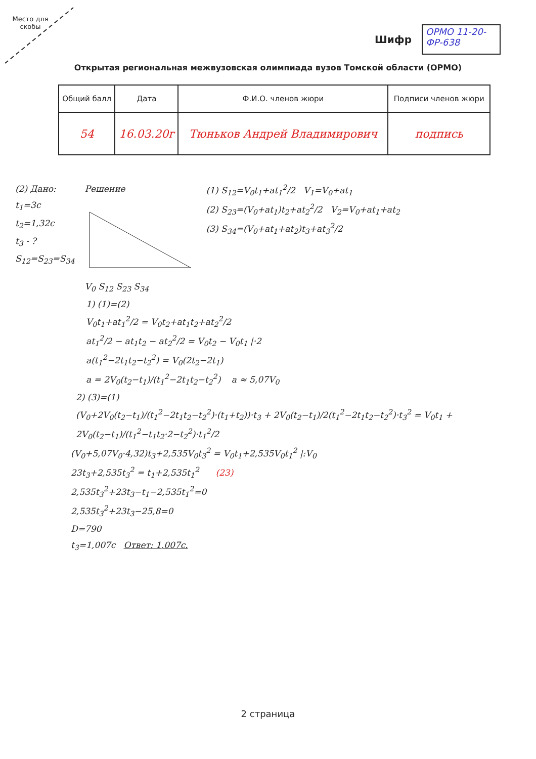Место для скобы
Шифр
ОРМО 11-20-ФР-638
Открытая региональная межвузовская олимпиада вузов Томской области (ОРМО)
| Общий балл | Дата | Ф.И.О. членов жюри | Подписи членов жюри |
| --- | --- | --- | --- |
| 54 | 16.03.20г | Тюньков Андрей Владимирович | подпись |
(2) Дано:
t<sub>1</sub>=3c
t<sub>2</sub>=1,32c
t<sub>3</sub> - ?
S<sub>12</sub>=S<sub>23</sub>=S<sub>34</sub>
Решение
V<sub>0</sub> S<sub>12</sub> S<sub>23</sub> S<sub>34</sub>
(1) S<sub>12</sub>=V<sub>0</sub>t<sub>1</sub>+at<sub>1</sub><sup>2</sup>/2 V<sub>1</sub>=V<sub>0</sub>+at<sub>1</sub>
(2) S<sub>23</sub>=(V<sub>0</sub>+at<sub>1</sub>)t<sub>2</sub>+at<sub>2</sub><sup>2</sup>/2 V<sub>2</sub>=V<sub>0</sub>+at<sub>1</sub>+at<sub>2</sub>
(3) S<sub>34</sub>=(V<sub>0</sub>+at<sub>1</sub>+at<sub>2</sub>)t<sub>3</sub>+at<sub>3</sub><sup>2</sup>/2
1) (1)=(2)
V<sub>0</sub>t<sub>1</sub>+at<sub>1</sub><sup>2</sup>/2 = V<sub>0</sub>t<sub>2</sub>+at<sub>1</sub>t<sub>2</sub>+at<sub>2</sub><sup>2</sup>/2
at<sub>1</sub><sup>2</sup>/2 − at<sub>1</sub>t<sub>2</sub> − at<sub>2</sub><sup>2</sup>/2 = V<sub>0</sub>t<sub>2</sub> − V<sub>0</sub>t<sub>1</sub> |·2
a(t<sub>1</sub><sup>2</sup>−2t<sub>1</sub>t<sub>2</sub>−t<sub>2</sub><sup>2</sup>) = V<sub>0</sub>(2t<sub>2</sub>−2t<sub>1</sub>)
a = 2V<sub>0</sub>(t<sub>2</sub>−t<sub>1</sub>)/(t<sub>1</sub><sup>2</sup>−2t<sub>1</sub>t<sub>2</sub>−t<sub>2</sub><sup>2</sup>) a ≈ 5,07V<sub>0</sub>
2) (3)=(1)
(V<sub>0</sub>+2V<sub>0</sub>(t<sub>2</sub>−t<sub>1</sub>)/(t<sub>1</sub><sup>2</sup>−2t<sub>1</sub>t<sub>2</sub>−t<sub>2</sub><sup>2</sup>)·(t<sub>1</sub>+t<sub>2</sub>))·t<sub>3</sub> + 2V<sub>0</sub>(t<sub>2</sub>−t<sub>1</sub>)/2(t<sub>1</sub><sup>2</sup>−2t<sub>1</sub>t<sub>2</sub>−t<sub>2</sub><sup>2</sup>)·t<sub>3</sub><sup>2</sup> = V<sub>0</sub>t<sub>1</sub> + 2V<sub>0</sub>(t<sub>2</sub>−t<sub>1</sub>)/(t<sub>1</sub><sup>2</sup>−t<sub>1</sub>t<sub>2</sub>·2−t<sub>2</sub><sup>2</sup>)·t<sub>1</sub><sup>2</sup>/2
(V<sub>0</sub>+5,07V<sub>0</sub>·4,32)t<sub>3</sub>+2,535V<sub>0</sub>t<sub>3</sub><sup>2</sup> = V<sub>0</sub>t<sub>1</sub>+2,535V<sub>0</sub>t<sub>1</sub><sup>2</sup> |:V<sub>0</sub>
23t<sub>3</sub>+2,535t<sub>3</sub><sup>2</sup> = t<sub>1</sub>+2,535t<sub>1</sub><sup>2</sup> (23)
2,535t<sub>3</sub><sup>2</sup>+23t<sub>3</sub>−t<sub>1</sub>−2,535t<sub>1</sub><sup>2</sup>=0
2,535t<sub>3</sub><sup>2</sup>+23t<sub>3</sub>−25,8=0
D=790
t<sub>3</sub>=1,007c Ответ: 1,007c.
2 страница